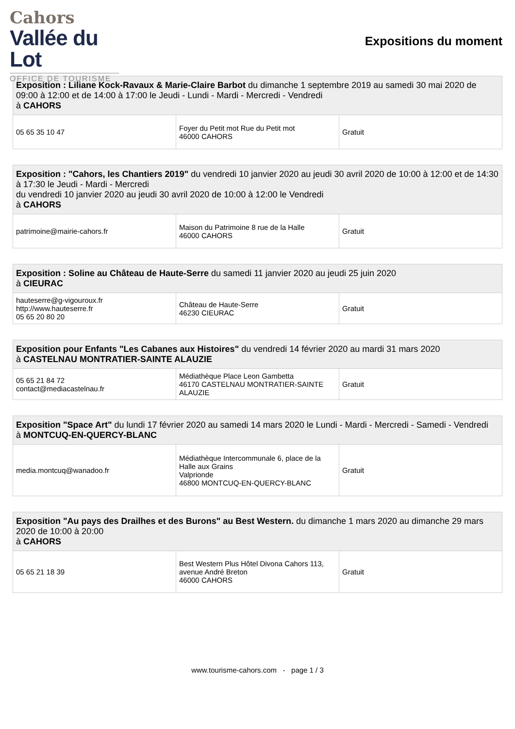Cahors
Vallée du Lot
OFFICE DE TOURISME
Expositions du moment
| Exposition : Liliane Kock-Ravaux & Marie-Claire Barbot du dimanche 1 septembre 2019 au samedi 30 mai 2020 de 09:00 à 12:00 et de 14:00 à 17:00 le Jeudi - Lundi - Mardi - Mercredi - Vendredi à CAHORS | | |
| 05 65 35 10 47 | Foyer du Petit mot Rue du Petit mot 46000 CAHORS | Gratuit |
| Exposition : "Cahors, les Chantiers 2019" du vendredi 10 janvier 2020 au jeudi 30 avril 2020 de 10:00 à 12:00 et de 14:30 à 17:30 le Jeudi - Mardi - Mercredi du vendredi 10 janvier 2020 au jeudi 30 avril 2020 de 10:00 à 12:00 le Vendredi à CAHORS | | |
| patrimoine@mairie-cahors.fr | Maison du Patrimoine 8 rue de la Halle 46000 CAHORS | Gratuit |
| Exposition : Soline au Château de Haute-Serre du samedi 11 janvier 2020 au jeudi 25 juin 2020 à CIEURAC | | |
| hauteserre@g-vigouroux.fr http://www.hauteserre.fr 05 65 20 80 20 | Château de Haute-Serre 46230 CIEURAC | Gratuit |
| Exposition pour Enfants "Les Cabanes aux Histoires" du vendredi 14 février 2020 au mardi 31 mars 2020 à CASTELNAU MONTRATIER-SAINTE ALAUZIE | | |
| 05 65 21 84 72 contact@mediacastelnau.fr | Médiathèque Place Leon Gambetta 46170 CASTELNAU MONTRATIER-SAINTE ALAUZIE | Gratuit |
| Exposition "Space Art" du lundi 17 février 2020 au samedi 14 mars 2020 le Lundi - Mardi - Mercredi - Samedi - Vendredi à MONTCUQ-EN-QUERCY-BLANC | | |
| media.montcuq@wanadoo.fr | Médiathèque Intercommunale 6, place de la Halle aux Grains Valprionde 46800 MONTCUQ-EN-QUERCY-BLANC | Gratuit |
| Exposition "Au pays des Drailhes et des Burons" au Best Western. du dimanche 1 mars 2020 au dimanche 29 mars 2020 de 10:00 à 20:00 à CAHORS | | |
| 05 65 21 18 39 | Best Western Plus Hôtel Divona Cahors 113, avenue André Breton 46000 CAHORS | Gratuit |
www.tourisme-cahors.com - page 1 / 3